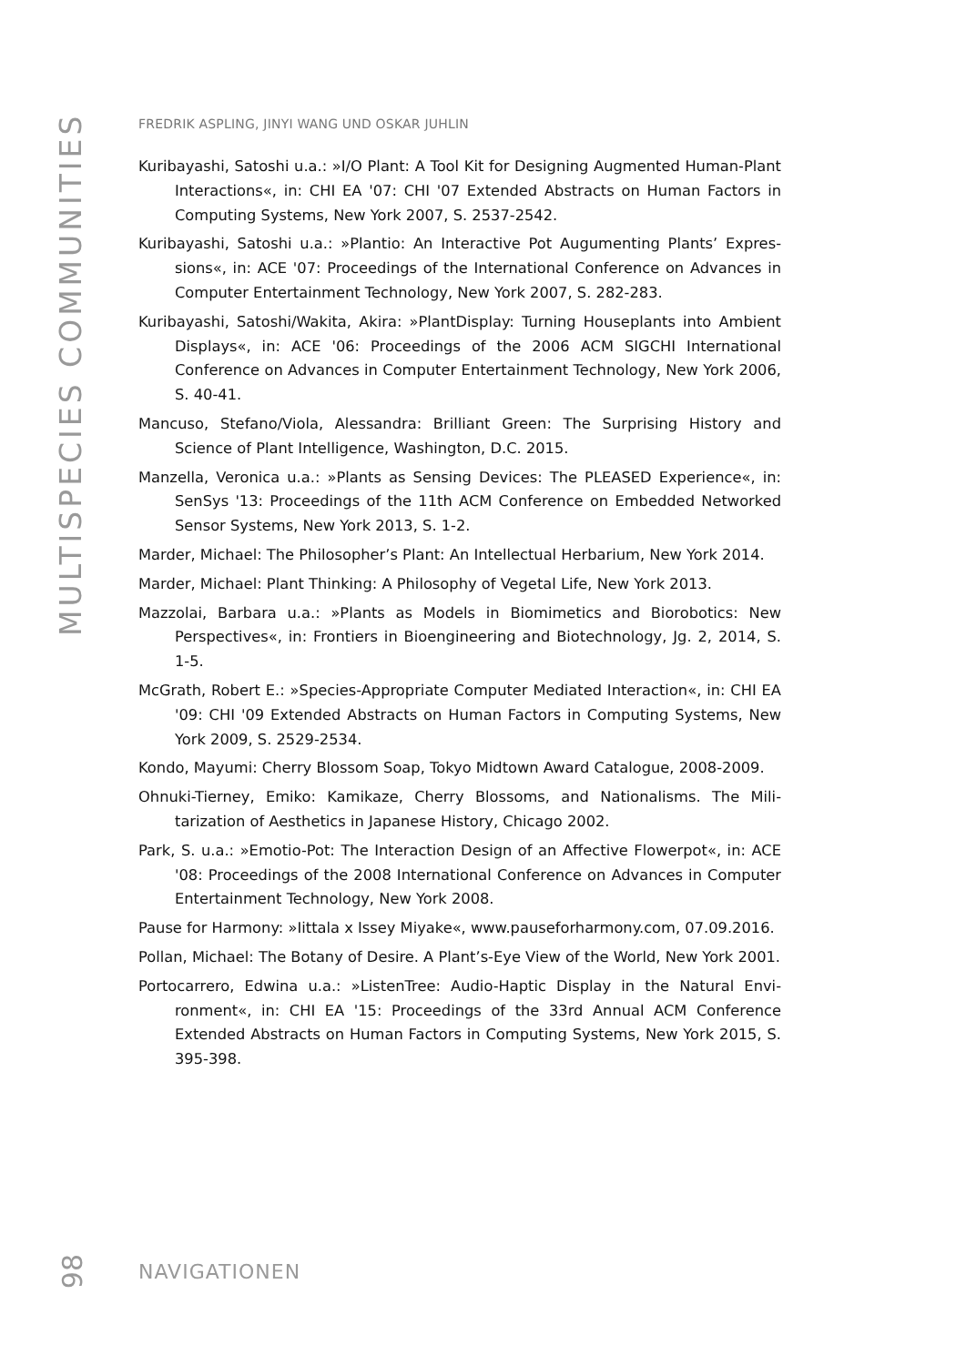MULTISPECIES COMMUNITIES
FREDRIK ASPLING, JINYI WANG UND OSKAR JUHLIN
Kuribayashi, Satoshi u.a.: »I/O Plant: A Tool Kit for Designing Augmented Human-Plant Interactions«, in: CHI EA '07: CHI '07 Extended Abstracts on Human Factors in Computing Systems, New York 2007, S. 2537-2542.
Kuribayashi, Satoshi u.a.: »Plantio: An Interactive Pot Augumenting Plants’ Expres­sions«, in: ACE '07: Proceedings of the International Conference on Advances in Computer Entertainment Technology, New York 2007, S. 282-283.
Kuribayashi, Satoshi/Wakita, Akira: »PlantDisplay: Turning Houseplants into Am­bient Displays«, in: ACE '06: Proceedings of the 2006 ACM SIGCHI Interna­tional Conference on Advances in Computer Entertainment Technology, New York 2006, S. 40-41.
Mancuso, Stefano/Viola, Alessandra: Brilliant Green: The Surprising History and Science of Plant Intelligence, Washington, D.C. 2015.
Manzella, Veronica u.a.: »Plants as Sensing Devices: The PLEASED Experience«, in: SenSys '13: Proceedings of the 11th ACM Conference on Embedded Networked Sensor Systems, New York 2013, S. 1-2.
Marder, Michael: The Philosopher’s Plant: An Intellectual Herbarium, New York 2014.
Marder, Michael: Plant Thinking: A Philosophy of Vegetal Life, New York 2013.
Mazzolai, Barbara u.a.: »Plants as Models in Biomimetics and Biorobotics: New Perspectives«, in: Frontiers in Bioengineering and Biotechnology, Jg. 2, 2014, S. 1-5.
McGrath, Robert E.: »Species-Appropriate Computer Mediated Interaction«, in: CHI EA '09: CHI '09 Extended Abstracts on Human Factors in Computing Systems, New York 2009, S. 2529-2534.
Kondo, Mayumi: Cherry Blossom Soap, Tokyo Midtown Award Catalogue, 2008-2009.
Ohnuki-Tierney, Emiko: Kamikaze, Cherry Blossoms, and Nationalisms. The Mili­tarization of Aesthetics in Japanese History, Chicago 2002.
Park, S. u.a.: »Emotio-Pot: The Interaction Design of an Affective Flowerpot«, in: ACE '08: Proceedings of the 2008 International Conference on Advances in Computer Entertainment Technology, New York 2008.
Pause for Harmony: »Iittala x Issey Miyake«, www.pauseforharmony.com, 07.09.2016.
Pollan, Michael: The Botany of Desire. A Plant’s-Eye View of the World, New York 2001.
Portocarrero, Edwina u.a.: »ListenTree: Audio-Haptic Display in the Natural Envi­ronment«, in: CHI EA '15: Proceedings of the 33rd Annual ACM Conference Extended Abstracts on Human Factors in Computing Systems, New York 2015, S. 395-398.
98
NAVIGATIONEN